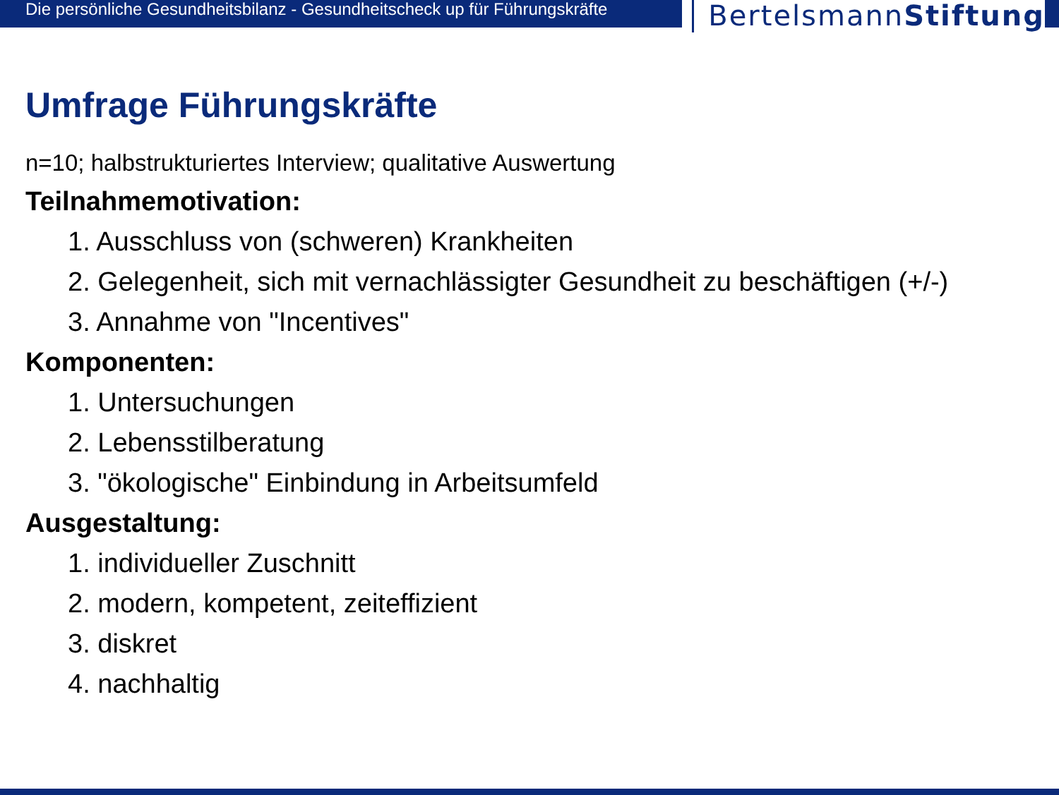Die persönliche Gesundheitsbilanz - Gesundheitscheck up für Führungskräfte
BertelsmannStiftung
Umfrage Führungskräfte
n=10; halbstrukturiertes Interview; qualitative Auswertung
Teilnahmemotivation:
1. Ausschluss von (schweren) Krankheiten
2. Gelegenheit, sich mit vernachlässigter Gesundheit zu beschäftigen (+/-)
3. Annahme von "Incentives"
Komponenten:
1. Untersuchungen
2. Lebensstilberatung
3. "ökologische" Einbindung in Arbeitsumfeld
Ausgestaltung:
1. individueller Zuschnitt
2. modern, kompetent, zeiteffizient
3. diskret
4. nachhaltig